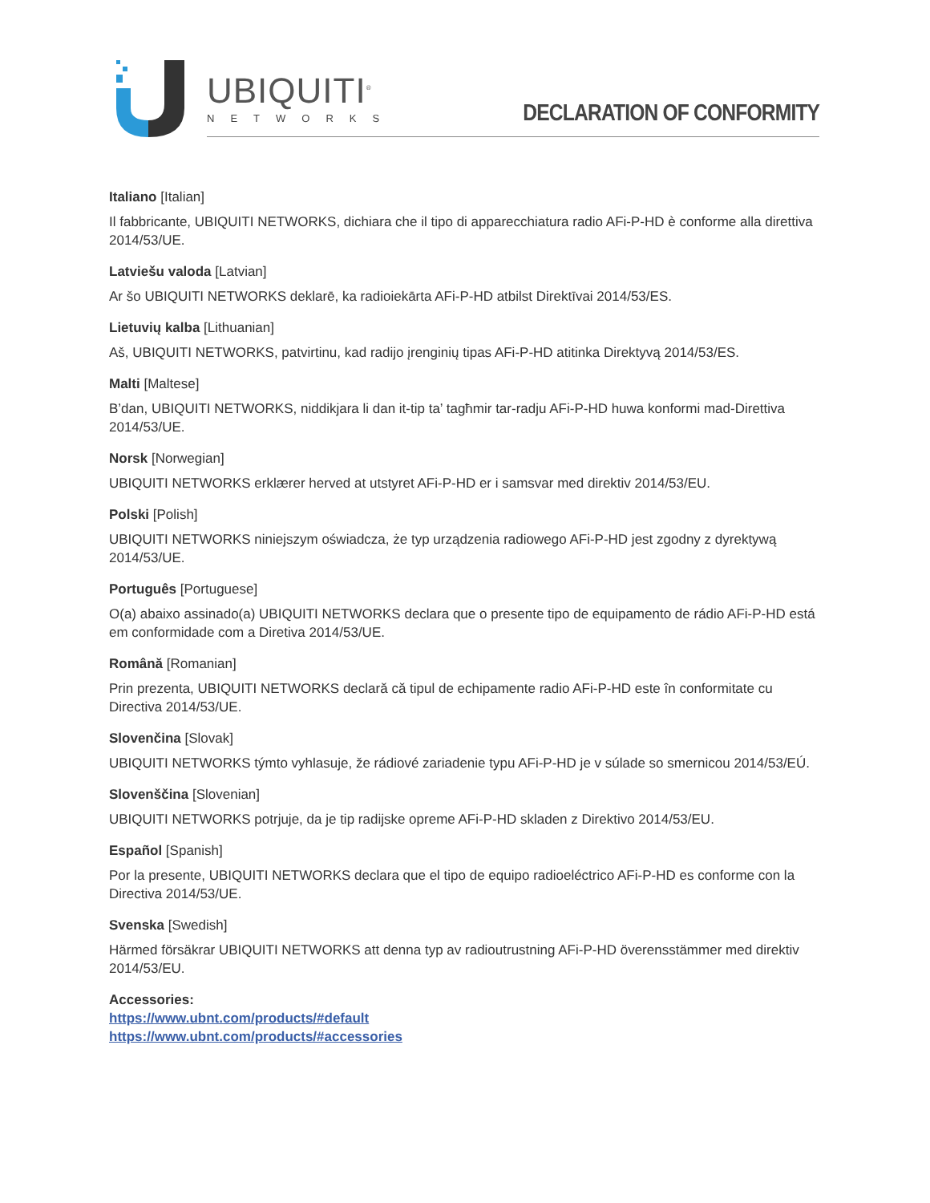UBIQUITI<sup>®</sup>
NETWORKS DECLARATION OF CONFORMITY
Italiano [Italian]
Il fabbricante, UBIQUITI NETWORKS, dichiara che il tipo di apparecchiatura radio AFi-P-HD è conforme alla direttiva 2014/53/UE.
Latviešu valoda [Latvian]
Ar šo UBIQUITI NETWORKS deklarē, ka radioiekārta AFi-P-HD atbilst Direktīvai 2014/53/ES.
Lietuvių kalba [Lithuanian]
Aš, UBIQUITI NETWORKS, patvirtinu, kad radijo įrenginių tipas AFi-P-HD atitinka Direktyvą 2014/53/ES.
Malti [Maltese]
B’dan, UBIQUITI NETWORKS, niddikjara li dan it-tip ta’ tagħmir tar-radju AFi-P-HD huwa konformi mad-Direttiva 2014/53/UE.
Norsk [Norwegian]
UBIQUITI NETWORKS erklærer herved at utstyret AFi-P-HD er i samsvar med direktiv 2014/53/EU.
Polski [Polish]
UBIQUITI NETWORKS niniejszym oświadcza, że typ urządzenia radiowego AFi-P-HD jest zgodny z dyrektywą 2014/53/UE.
Português [Portuguese]
O(a) abaixo assinado(a) UBIQUITI NETWORKS declara que o presente tipo de equipamento de rádio AFi-P-HD está em conformidade com a Diretiva 2014/53/UE.
Română [Romanian]
Prin prezenta, UBIQUITI NETWORKS declară că tipul de echipamente radio AFi-P-HD este în conformitate cu Directiva 2014/53/UE.
Slovenčina [Slovak]
UBIQUITI NETWORKS týmto vyhlasuje, že rádiové zariadenie typu AFi-P-HD je v súlade so smernicou 2014/53/EÚ.
Slovenščina [Slovenian]
UBIQUITI NETWORKS potrjuje, da je tip radijske opreme AFi-P-HD skladen z Direktivo 2014/53/EU.
Español [Spanish]
Por la presente, UBIQUITI NETWORKS declara que el tipo de equipo radioeléctrico AFi-P-HD es conforme con la Directiva 2014/53/UE.
Svenska [Swedish]
Härmed försäkrar UBIQUITI NETWORKS att denna typ av radioutrustning AFi-P-HD överensstämmer med direktiv 2014/53/EU.
Accessories:
https://www.ubnt.com/products/#default
https://www.ubnt.com/products/#accessories